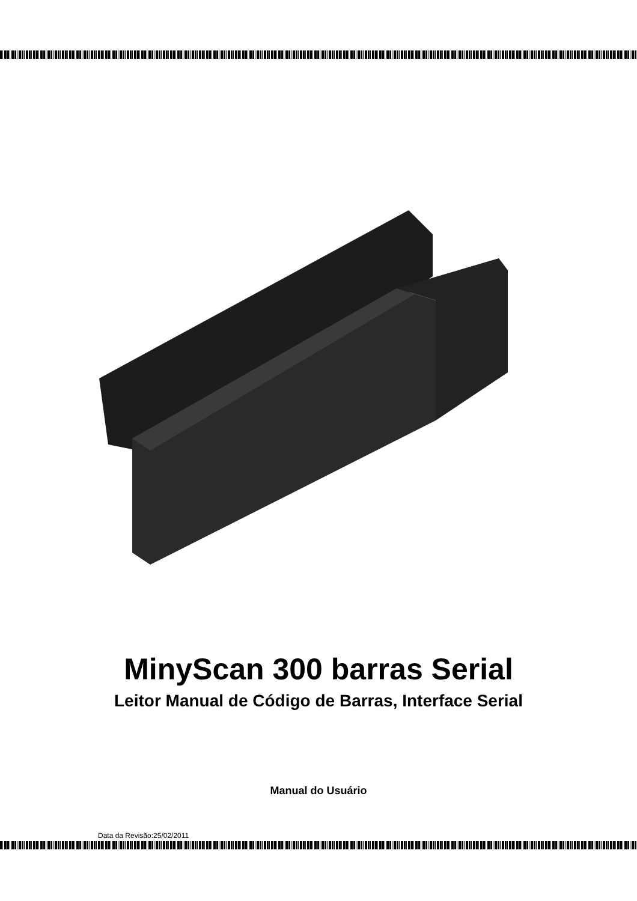MinyScan 300 barras Serial
Leitor Manual de Código de Barras, Interface Serial
Manual do Usuário
Data da Revisão:25/02/2011